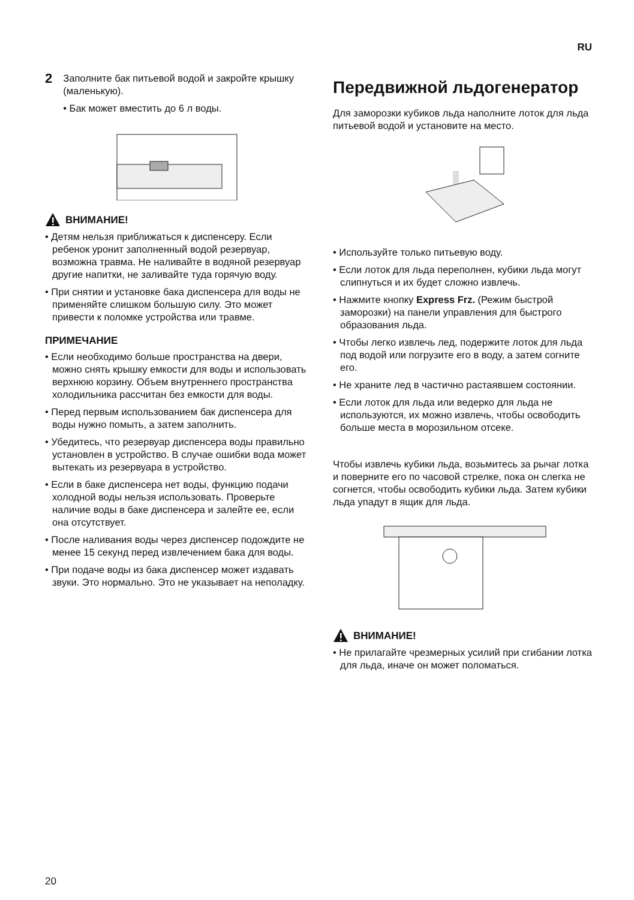RU
2
Заполните бак питьевой водой и закройте крышку (маленькую).
• Бак может вместить до 6 л воды.
ВНИМАНИЕ!
• Детям нельзя приближаться к диспенсеру. Если ребенок уронит заполненный водой резервуар, возможна травма. Не наливайте в водяной резервуар другие напитки, не заливайте туда горячую воду.
• При снятии и установке бака диспенсера для воды не применяйте слишком большую силу. Это может привести к поломке устройства или травме.
ПРИМЕЧАНИЕ
• Если необходимо больше пространства на двери, можно снять крышку емкости для воды и использовать верхнюю корзину. Объем внутреннего пространства холодильника рассчитан без емкости для воды.
• Перед первым использованием бак диспенсера для воды нужно помыть, а затем заполнить.
• Убедитесь, что резервуар диспенсера воды правильно установлен в устройство. В случае ошибки вода может вытекать из резервуара в устройство.
• Если в баке диспенсера нет воды, функцию подачи холодной воды нельзя использовать. Проверьте наличие воды в баке диспенсера и залейте ее, если она отсутствует.
• После наливания воды через диспенсер подождите не менее 15 секунд перед извлечением бака для воды.
• При подаче воды из бака диспенсер может издавать звуки. Это нормально. Это не указывает на неполадку.
Передвижной льдогенератор
Для заморозки кубиков льда наполните лоток для льда питьевой водой и установите на место.
• Используйте только питьевую воду.
• Если лоток для льда переполнен, кубики льда могут слипнуться и их будет сложно извлечь.
• Нажмите кнопку Express Frz. (Режим быстрой заморозки) на панели управления для быстрого образования льда.
• Чтобы легко извлечь лед, подержите лоток для льда под водой или погрузите его в воду, а затем согните его.
• Не храните лед в частично растаявшем состоянии.
• Если лоток для льда или ведерко для льда не используются, их можно извлечь, чтобы освободить больше места в морозильном отсеке.
Чтобы извлечь кубики льда, возьмитесь за рычаг лотка и поверните его по часовой стрелке, пока он слегка не согнется, чтобы освободить кубики льда. Затем кубики льда упадут в ящик для льда.
ВНИМАНИЕ!
• Не прилагайте чрезмерных усилий при сгибании лотка для льда, иначе он может поломаться.
20